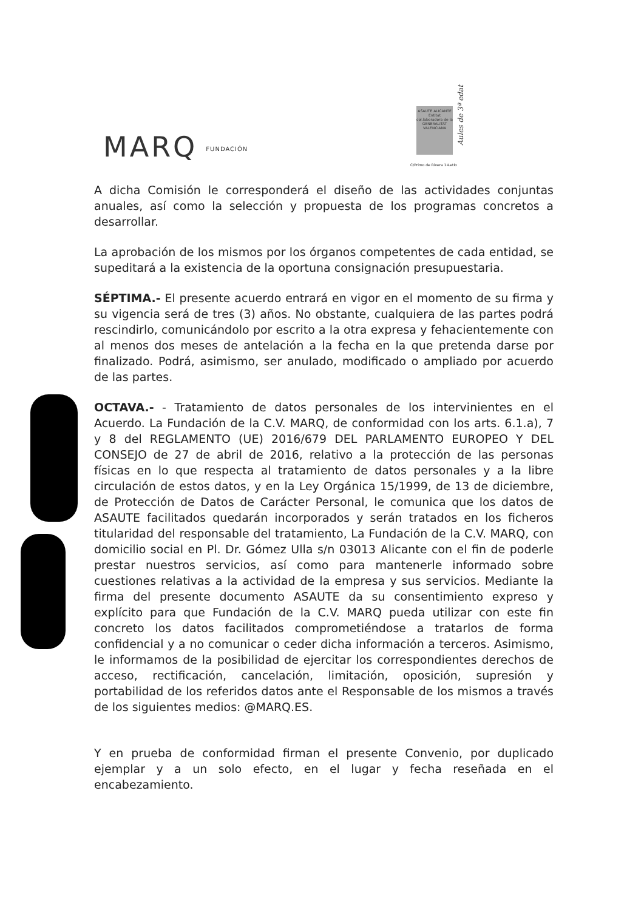MARQ FUNDACIÓN
ASAUTE ALICANTE Entitat col.laboradora de la GENERALITAT VALENCIANA
Aules de 3ª edat
C/Primo de Rivera 14.etlo
A dicha Comisión le corresponderá el diseño de las actividades conjuntas anuales, así como la selección y propuesta de los programas concretos a desarrollar.
La aprobación de los mismos por los órganos competentes de cada entidad, se supeditará a la existencia de la oportuna consignación presupuestaria.
SÉPTIMA.- El presente acuerdo entrará en vigor en el momento de su firma y su vigencia será de tres (3) años. No obstante, cualquiera de las partes podrá rescindirlo, comunicándolo por escrito a la otra expresa y fehacientemente con al menos dos meses de antelación a la fecha en la que pretenda darse por finalizado. Podrá, asimismo, ser anulado, modificado o ampliado por acuerdo de las partes.
OCTAVA.- - Tratamiento de datos personales de los intervinientes en el Acuerdo. La Fundación de la C.V. MARQ, de conformidad con los arts. 6.1.a), 7 y 8 del REGLAMENTO (UE) 2016/679 DEL PARLAMENTO EUROPEO Y DEL CONSEJO de 27 de abril de 2016, relativo a la protección de las personas físicas en lo que respecta al tratamiento de datos personales y a la libre circulación de estos datos, y en la Ley Orgánica 15/1999, de 13 de diciembre, de Protección de Datos de Carácter Personal, le comunica que los datos de ASAUTE facilitados quedarán incorporados y serán tratados en los ficheros titularidad del responsable del tratamiento, La Fundación de la C.V. MARQ, con domicilio social en Pl. Dr. Gómez Ulla s/n 03013 Alicante con el fin de poderle prestar nuestros servicios, así como para mantenerle informado sobre cuestiones relativas a la actividad de la empresa y sus servicios. Mediante la firma del presente documento ASAUTE da su consentimiento expreso y explícito para que Fundación de la C.V. MARQ pueda utilizar con este fin concreto los datos facilitados comprometiéndose a tratarlos de forma confidencial y a no comunicar o ceder dicha información a terceros. Asimismo, le informamos de la posibilidad de ejercitar los correspondientes derechos de acceso, rectificación, cancelación, limitación, oposición, supresión y portabilidad de los referidos datos ante el Responsable de los mismos a través de los siguientes medios: @MARQ.ES.
Y en prueba de conformidad firman el presente Convenio, por duplicado ejemplar y a un solo efecto, en el lugar y fecha reseñada en el encabezamiento.